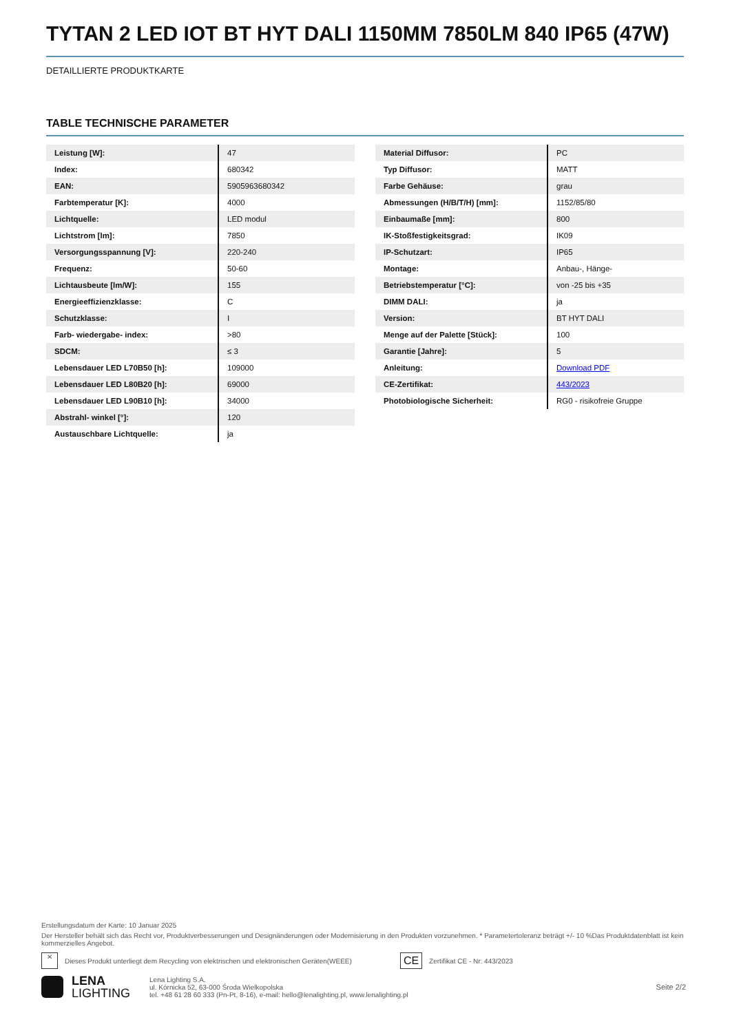TYTAN 2 LED IOT BT HYT DALI 1150MM 7850LM 840 IP65 (47W)
DETAILLIERTE PRODUKTKARTE
TABLE TECHNISCHE PARAMETER
| Leistung [W]: | 47 |
| Index: | 680342 |
| EAN: | 5905963680342 |
| Farbtemperatur [K]: | 4000 |
| Lichtquelle: | LED modul |
| Lichtstrom [lm]: | 7850 |
| Versorgungsspannung [V]: | 220-240 |
| Frequenz: | 50-60 |
| Lichtausbeute [lm/W]: | 155 |
| Energieeffizienzklasse: | C |
| Schutzklasse: | I |
| Farb- wiedergabe- index: | >80 |
| SDCM: | ≤ 3 |
| Lebensdauer LED L70B50 [h]: | 109000 |
| Lebensdauer LED L80B20 [h]: | 69000 |
| Lebensdauer LED L90B10 [h]: | 34000 |
| Abstrahl- winkel [°]: | 120 |
| Austauschbare Lichtquelle: | ja |
| Material Diffusor: | PC |
| Typ Diffusor: | MATT |
| Farbe Gehäuse: | grau |
| Abmessungen (H/B/T/H) [mm]: | 1152/85/80 |
| Einbaumaße [mm]: | 800 |
| IK-Stoßfestigkeitsgrad: | IK09 |
| IP-Schutzart: | IP65 |
| Montage: | Anbau-, Hänge- |
| Betriebstemperatur [°C]: | von -25 bis +35 |
| DIMM DALI: | ja |
| Version: | BT HYT DALI |
| Menge auf der Palette [Stück]: | 100 |
| Garantie [Jahre]: | 5 |
| Anleitung: | Download PDF |
| CE-Zertifikat: | 443/2023 |
| Photobiologische Sicherheit: | RG0 - risikofreie Gruppe |
Erstellungsdatum der Karte: 10 Januar 2025
Der Hersteller behält sich das Recht vor, Produktverbesserungen und Designänderungen oder Modernisierung in den Produkten vorzunehmen. * Parametertoleranz beträgt +/- 10 %Das Produktdatenblatt ist kein kommerzielles Angebot.
✕ Dieses Produkt unterliegt dem Recycling von elektrischen und elektronischen Geräten(WEEE) CE Zertifikat CE - Nr: 443/2023
LENA
LIGHTING
Lena Lighting S.A.
ul. Kórnicka 52, 63-000 Środa Wielkopolska
tel. +48 61 28 60 333 (Pn-Pt, 8-16), e-mail: hello@lenalighting.pl, www.lenalighting.pl
Seite 2/2